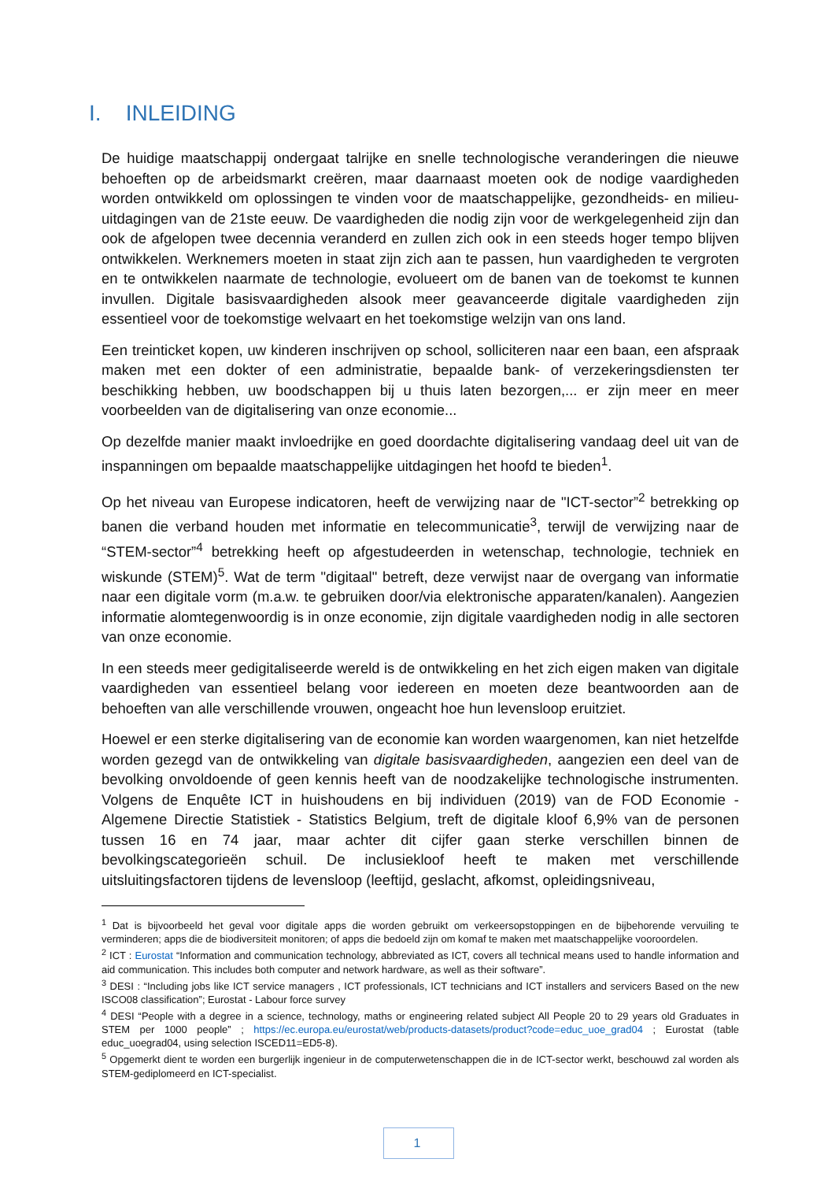I. INLEIDING
De huidige maatschappij ondergaat talrijke en snelle technologische veranderingen die nieuwe behoeften op de arbeidsmarkt creëren, maar daarnaast moeten ook de nodige vaardigheden worden ontwikkeld om oplossingen te vinden voor de maatschappelijke, gezondheids- en milieu-uitdagingen van de 21ste eeuw. De vaardigheden die nodig zijn voor de werkgelegenheid zijn dan ook de afgelopen twee decennia veranderd en zullen zich ook in een steeds hoger tempo blijven ontwikkelen. Werknemers moeten in staat zijn zich aan te passen, hun vaardigheden te vergroten en te ontwikkelen naarmate de technologie, evolueert om de banen van de toekomst te kunnen invullen. Digitale basisvaardigheden alsook meer geavanceerde digitale vaardigheden zijn essentieel voor de toekomstige welvaart en het toekomstige welzijn van ons land.
Een treinticket kopen, uw kinderen inschrijven op school, solliciteren naar een baan, een afspraak maken met een dokter of een administratie, bepaalde bank- of verzekeringsdiensten ter beschikking hebben, uw boodschappen bij u thuis laten bezorgen,... er zijn meer en meer voorbeelden van de digitalisering van onze economie...
Op dezelfde manier maakt invloedrijke en goed doordachte digitalisering vandaag deel uit van de inspanningen om bepaalde maatschappelijke uitdagingen het hoofd te bieden<sup>1</sup>.
Op het niveau van Europese indicatoren, heeft de verwijzing naar de "ICT-sector”<sup>2</sup> betrekking op banen die verband houden met informatie en telecommunicatie<sup>3</sup>, terwijl de verwijzing naar de “STEM-sector”<sup>4</sup> betrekking heeft op afgestudeerden in wetenschap, technologie, techniek en wiskunde (STEM)<sup>5</sup>. Wat de term "digitaal" betreft, deze verwijst naar de overgang van informatie naar een digitale vorm (m.a.w. te gebruiken door/via elektronische apparaten/kanalen). Aangezien informatie alomtegenwoordig is in onze economie, zijn digitale vaardigheden nodig in alle sectoren van onze economie.
In een steeds meer gedigitaliseerde wereld is de ontwikkeling en het zich eigen maken van digitale vaardigheden van essentieel belang voor iedereen en moeten deze beantwoorden aan de behoeften van alle verschillende vrouwen, ongeacht hoe hun levensloop eruitziet.
Hoewel er een sterke digitalisering van de economie kan worden waargenomen, kan niet hetzelfde worden gezegd van de ontwikkeling van digitale basisvaardigheden, aangezien een deel van de bevolking onvoldoende of geen kennis heeft van de noodzakelijke technologische instrumenten. Volgens de Enquête ICT in huishoudens en bij individuen (2019) van de FOD Economie - Algemene Directie Statistiek - Statistics Belgium, treft de digitale kloof 6,9% van de personen tussen 16 en 74 jaar, maar achter dit cijfer gaan sterke verschillen binnen de bevolkingscategorieën schuil. De inclusiekloof heeft te maken met verschillende uitsluitingsfactoren tijdens de levensloop (leeftijd, geslacht, afkomst, opleidingsniveau,
<sup>1</sup> Dat is bijvoorbeeld het geval voor digitale apps die worden gebruikt om verkeersopstoppingen en de bijbehorende vervuiling te verminderen; apps die de biodiversiteit monitoren; of apps die bedoeld zijn om komaf te maken met maatschappelijke vooroordelen.
<sup>2</sup> ICT : Eurostat “Information and communication technology, abbreviated as ICT, covers all technical means used to handle information and aid communication. This includes both computer and network hardware, as well as their software”.
<sup>3</sup> DESI : “Including jobs like ICT service managers , ICT professionals, ICT technicians and ICT installers and servicers Based on the new ISCO08 classification”; Eurostat - Labour force survey
<sup>4</sup> DESI “People with a degree in a science, technology, maths or engineering related subject All People 20 to 29 years old Graduates in STEM per 1000 people” ; https://ec.europa.eu/eurostat/web/products-datasets/product?code=educ_uoe_grad04 ; Eurostat (table educ_uoegrad04, using selection ISCED11=ED5-8).
<sup>5</sup> Opgemerkt dient te worden een burgerlijk ingenieur in de computerwetenschappen die in de ICT-sector werkt, beschouwd zal worden als STEM-gediplomeerd en ICT-specialist.
1